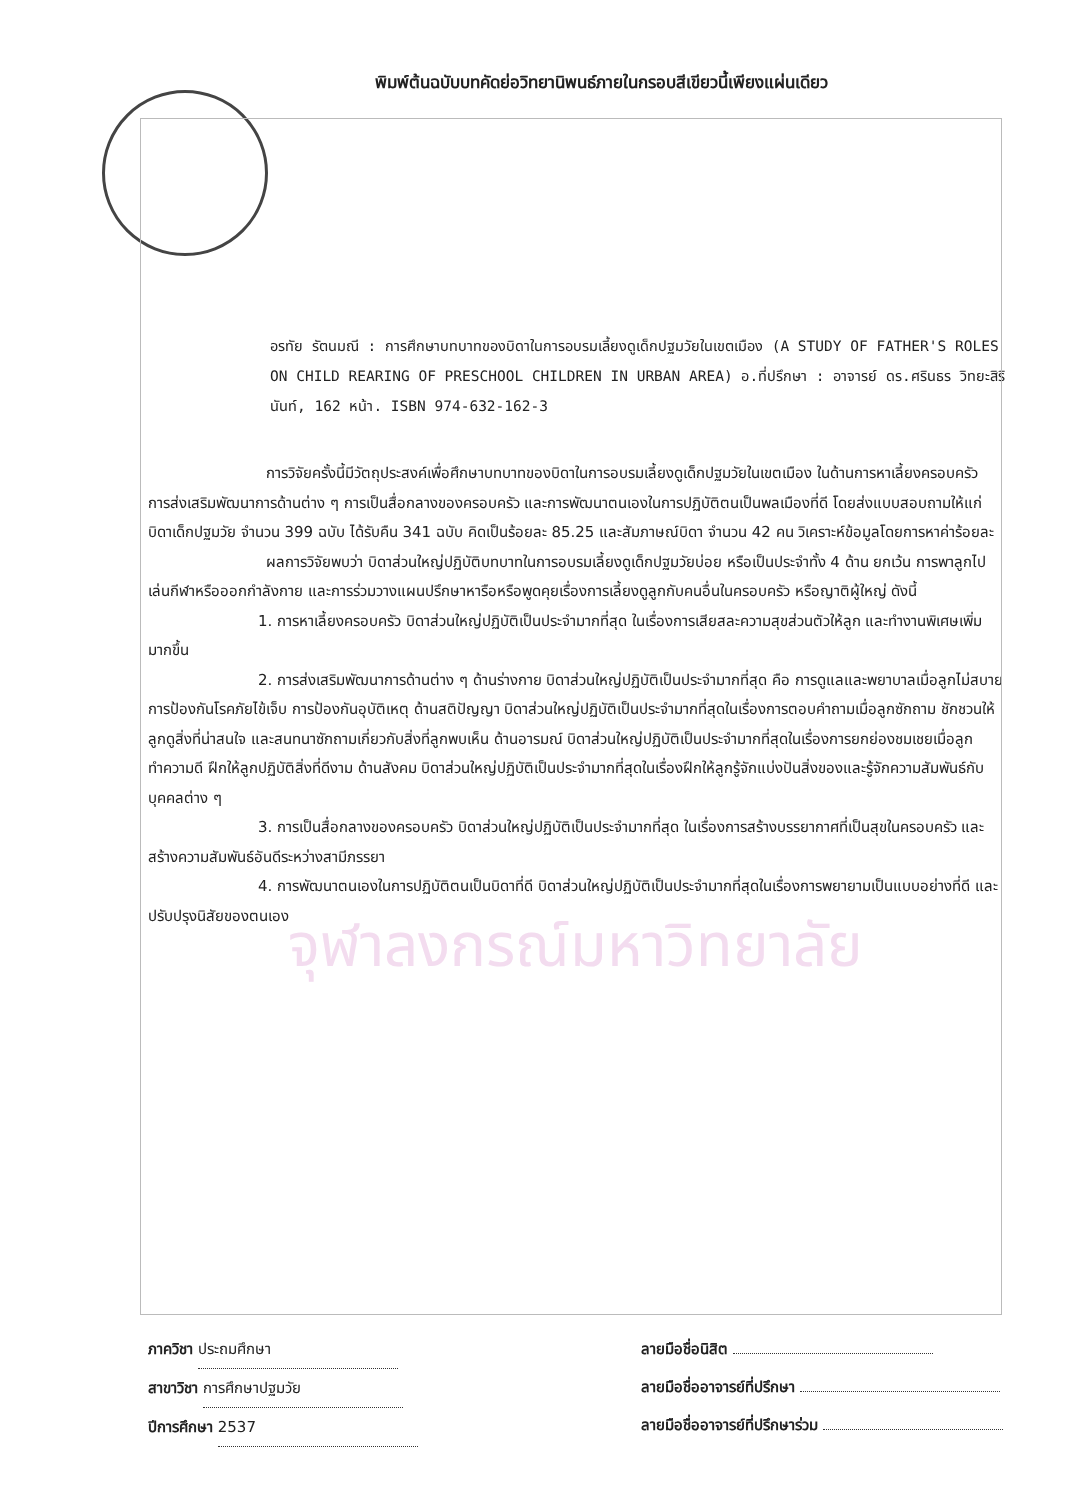พิมพ์ต้นฉบับบทคัดย่อวิทยานิพนธ์ภายในกรอบสีเขียวนี้เพียงแผ่นเดียว
อรทัย รัตนมณี : การศึกษาบทบาทของบิดาในการอบรมเลี้ยงดูเด็กปฐมวัยในเขตเมือง (A STUDY OF FATHER'S ROLES ON CHILD REARING OF PRESCHOOL CHILDREN IN URBAN AREA) อ.ที่ปรึกษา : อาจารย์ ดร.ศรินธร วิทยะสิรินันท์, 162 หน้า. ISBN 974-632-162-3
การวิจัยครั้งนี้มีวัตถุประสงค์เพื่อศึกษาบทบาทของบิดาในการอบรมเลี้ยงดูเด็กปฐมวัยในเขตเมือง ในด้านการหาเลี้ยงครอบครัว การส่งเสริมพัฒนาการด้านต่าง ๆ การเป็นสื่อกลางของครอบครัว และการพัฒนาตนเองในการปฏิบัติตนเป็นพลเมืองที่ดี โดยส่งแบบสอบถามให้แก่บิดาเด็กปฐมวัย จำนวน 399 ฉบับ ได้รับคืน 341 ฉบับ คิดเป็นร้อยละ 85.25 และสัมภาษณ์บิดา จำนวน 42 คน วิเคราะห์ข้อมูลโดยการหาค่าร้อยละ
ผลการวิจัยพบว่า บิดาส่วนใหญ่ปฏิบัติบทบาทในการอบรมเลี้ยงดูเด็กปฐมวัยบ่อย หรือเป็นประจำทั้ง 4 ด้าน ยกเว้น การพาลูกไปเล่นกีฬาหรือออกกำลังกาย และการร่วมวางแผนปรึกษาหารือหรือพูดคุยเรื่องการเลี้ยงดูลูกกับคนอื่นในครอบครัว หรือญาติผู้ใหญ่ ดังนี้
1. การหาเลี้ยงครอบครัว บิดาส่วนใหญ่ปฏิบัติเป็นประจำมากที่สุด ในเรื่องการเสียสละความสุขส่วนตัวให้ลูก และทำงานพิเศษเพิ่มมากขึ้น
2. การส่งเสริมพัฒนาการด้านต่าง ๆ ด้านร่างกาย บิดาส่วนใหญ่ปฏิบัติเป็นประจำมากที่สุด คือ การดูแลและพยาบาลเมื่อลูกไม่สบาย การป้องกันโรคภัยไข้เจ็บ การป้องกันอุบัติเหตุ ด้านสติปัญญา บิดาส่วนใหญ่ปฏิบัติเป็นประจำมากที่สุดในเรื่องการตอบคำถามเมื่อลูกซักถาม ชักชวนให้ลูกดูสิ่งที่น่าสนใจ และสนทนาซักถามเกี่ยวกับสิ่งที่ลูกพบเห็น ด้านอารมณ์ บิดาส่วนใหญ่ปฏิบัติเป็นประจำมากที่สุดในเรื่องการยกย่องชมเชยเมื่อลูกทำความดี ฝึกให้ลูกปฏิบัติสิ่งที่ดีงาม ด้านสังคม บิดาส่วนใหญ่ปฏิบัติเป็นประจำมากที่สุดในเรื่องฝึกให้ลูกรู้จักแบ่งปันสิ่งของและรู้จักความสัมพันธ์กับบุคคลต่าง ๆ
3. การเป็นสื่อกลางของครอบครัว บิดาส่วนใหญ่ปฏิบัติเป็นประจำมากที่สุด ในเรื่องการสร้างบรรยากาศที่เป็นสุขในครอบครัว และสร้างความสัมพันธ์อันดีระหว่างสามีภรรยา
4. การพัฒนาตนเองในการปฏิบัติตนเป็นบิดาที่ดี บิดาส่วนใหญ่ปฏิบัติเป็นประจำมากที่สุดในเรื่องการพยายามเป็นแบบอย่างที่ดี และปรับปรุงนิสัยของตนเอง
จุฬาลงกรณ์มหาวิทยาลัย
ภาควิชา ประถมศึกษา
สาขาวิชา การศึกษาปฐมวัย
ปีการศึกษา 2537
ลายมือชื่อนิสิต
ลายมือชื่ออาจารย์ที่ปรึกษา
ลายมือชื่ออาจารย์ที่ปรึกษาร่วม